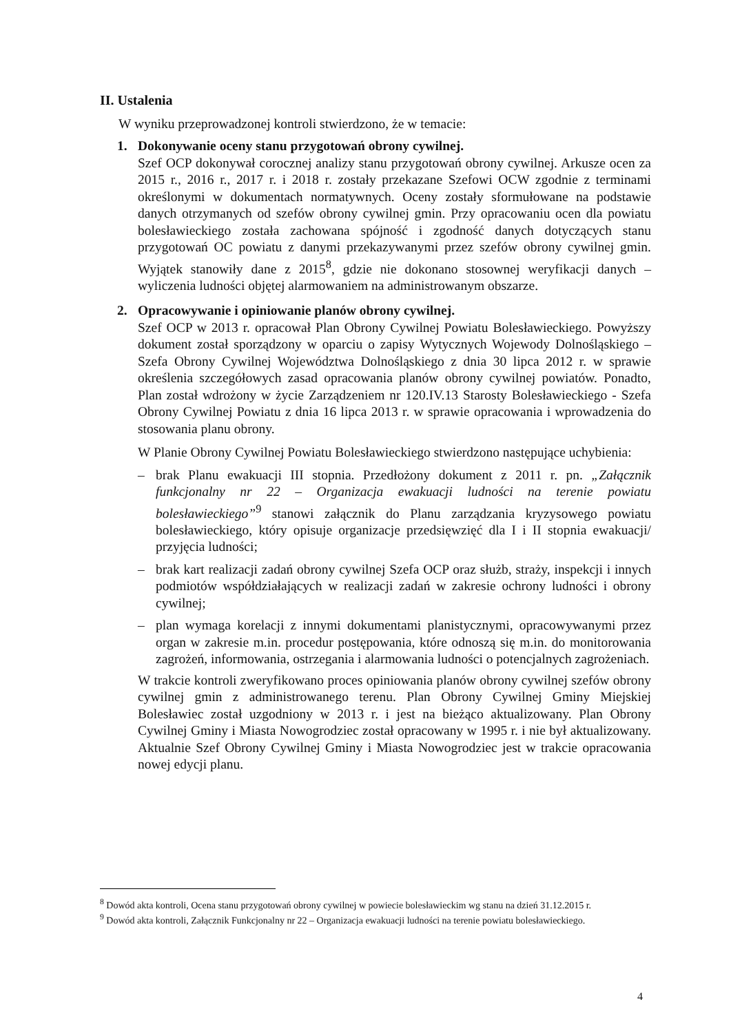II. Ustalenia
W wyniku przeprowadzonej kontroli stwierdzono, że w temacie:
1. Dokonywanie oceny stanu przygotowań obrony cywilnej.
Szef OCP dokonywał corocznej analizy stanu przygotowań obrony cywilnej. Arkusze ocen za 2015 r., 2016 r., 2017 r. i 2018 r. zostały przekazane Szefowi OCW zgodnie z terminami określonymi w dokumentach normatywnych. Oceny zostały sformułowane na podstawie danych otrzymanych od szefów obrony cywilnej gmin. Przy opracowaniu ocen dla powiatu bolesławieckiego została zachowana spójność i zgodność danych dotyczących stanu przygotowań OC powiatu z danymi przekazywanymi przez szefów obrony cywilnej gmin. Wyjątek stanowiły dane z 2015<sup>8</sup>, gdzie nie dokonano stosownej weryfikacji danych – wyliczenia ludności objętej alarmowaniem na administrowanym obszarze.
2. Opracowywanie i opiniowanie planów obrony cywilnej.
Szef OCP w 2013 r. opracował Plan Obrony Cywilnej Powiatu Bolesławieckiego. Powyższy dokument został sporządzony w oparciu o zapisy Wytycznych Wojewody Dolnośląskiego – Szefa Obrony Cywilnej Województwa Dolnośląskiego z dnia 30 lipca 2012 r. w sprawie określenia szczegółowych zasad opracowania planów obrony cywilnej powiatów. Ponadto, Plan został wdrożony w życie Zarządzeniem nr 120.IV.13 Starosty Bolesławieckiego - Szefa Obrony Cywilnej Powiatu z dnia 16 lipca 2013 r. w sprawie opracowania i wprowadzenia do stosowania planu obrony.
W Planie Obrony Cywilnej Powiatu Bolesławieckiego stwierdzono następujące uchybienia:
– brak Planu ewakuacji III stopnia. Przedłożony dokument z 2011 r. pn. „Załącznik funkcjonalny nr 22 – Organizacja ewakuacji ludności na terenie powiatu bolesławieckiego”<sup>9</sup> stanowi załącznik do Planu zarządzania kryzysowego powiatu bolesławieckiego, który opisuje organizacje przedsięwzięć dla I i II stopnia ewakuacji/ przyjęcia ludności;
– brak kart realizacji zadań obrony cywilnej Szefa OCP oraz służb, straży, inspekcji i innych podmiotów współdziałających w realizacji zadań w zakresie ochrony ludności i obrony cywilnej;
– plan wymaga korelacji z innymi dokumentami planistycznymi, opracowywanymi przez organ w zakresie m.in. procedur postępowania, które odnoszą się m.in. do monitorowania zagrożeń, informowania, ostrzegania i alarmowania ludności o potencjalnych zagrożeniach.
W trakcie kontroli zweryfikowano proces opiniowania planów obrony cywilnej szefów obrony cywilnej gmin z administrowanego terenu. Plan Obrony Cywilnej Gminy Miejskiej Bolesławiec został uzgodniony w 2013 r. i jest na bieżąco aktualizowany. Plan Obrony Cywilnej Gminy i Miasta Nowogrodziec został opracowany w 1995 r. i nie był aktualizowany. Aktualnie Szef Obrony Cywilnej Gminy i Miasta Nowogrodziec jest w trakcie opracowania nowej edycji planu.
<sup>8</sup> Dowód akta kontroli, Ocena stanu przygotowań obrony cywilnej w powiecie bolesławieckim wg stanu na dzień 31.12.2015 r.
<sup>9</sup> Dowód akta kontroli, Załącznik Funkcjonalny nr 22 – Organizacja ewakuacji ludności na terenie powiatu bolesławieckiego.
4